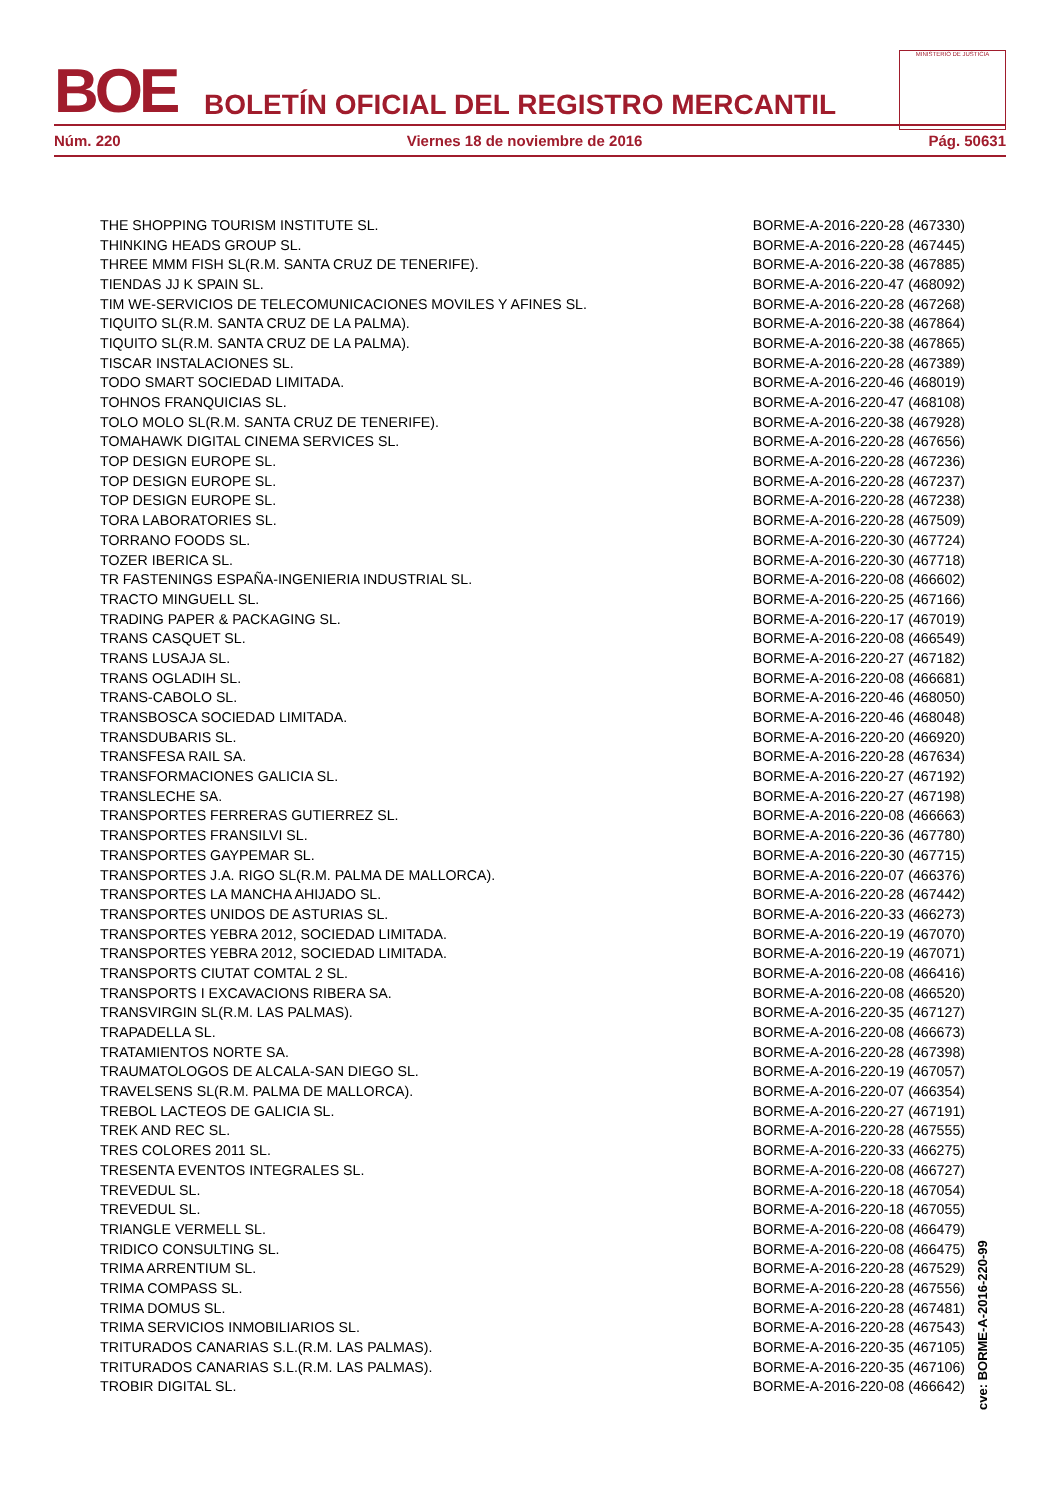BOE
BOLETÍN OFICIAL DEL REGISTRO MERCANTIL
MINISTERIO DE JUSTICIA
Núm. 220 Viernes 18 de noviembre de 2016 Pág. 50631
| THE SHOPPING TOURISM INSTITUTE SL. | BORME-A-2016-220-28 (467330) |
| THINKING HEADS GROUP SL. | BORME-A-2016-220-28 (467445) |
| THREE MMM FISH SL(R.M. SANTA CRUZ DE TENERIFE). | BORME-A-2016-220-38 (467885) |
| TIENDAS JJ K SPAIN SL. | BORME-A-2016-220-47 (468092) |
| TIM WE-SERVICIOS DE TELECOMUNICACIONES MOVILES Y AFINES SL. | BORME-A-2016-220-28 (467268) |
| TIQUITO SL(R.M. SANTA CRUZ DE LA PALMA). | BORME-A-2016-220-38 (467864) |
| TIQUITO SL(R.M. SANTA CRUZ DE LA PALMA). | BORME-A-2016-220-38 (467865) |
| TISCAR INSTALACIONES SL. | BORME-A-2016-220-28 (467389) |
| TODO SMART SOCIEDAD LIMITADA. | BORME-A-2016-220-46 (468019) |
| TOHNOS FRANQUICIAS SL. | BORME-A-2016-220-47 (468108) |
| TOLO MOLO SL(R.M. SANTA CRUZ DE TENERIFE). | BORME-A-2016-220-38 (467928) |
| TOMAHAWK DIGITAL CINEMA SERVICES SL. | BORME-A-2016-220-28 (467656) |
| TOP DESIGN EUROPE SL. | BORME-A-2016-220-28 (467236) |
| TOP DESIGN EUROPE SL. | BORME-A-2016-220-28 (467237) |
| TOP DESIGN EUROPE SL. | BORME-A-2016-220-28 (467238) |
| TORA LABORATORIES SL. | BORME-A-2016-220-28 (467509) |
| TORRANO FOODS SL. | BORME-A-2016-220-30 (467724) |
| TOZER IBERICA SL. | BORME-A-2016-220-30 (467718) |
| TR FASTENINGS ESPAÑA-INGENIERIA INDUSTRIAL SL. | BORME-A-2016-220-08 (466602) |
| TRACTO MINGUELL SL. | BORME-A-2016-220-25 (467166) |
| TRADING PAPER & PACKAGING SL. | BORME-A-2016-220-17 (467019) |
| TRANS CASQUET SL. | BORME-A-2016-220-08 (466549) |
| TRANS LUSAJA SL. | BORME-A-2016-220-27 (467182) |
| TRANS OGLADIH SL. | BORME-A-2016-220-08 (466681) |
| TRANS-CABOLO SL. | BORME-A-2016-220-46 (468050) |
| TRANSBOSCA SOCIEDAD LIMITADA. | BORME-A-2016-220-46 (468048) |
| TRANSDUBARIS SL. | BORME-A-2016-220-20 (466920) |
| TRANSFESA RAIL SA. | BORME-A-2016-220-28 (467634) |
| TRANSFORMACIONES GALICIA SL. | BORME-A-2016-220-27 (467192) |
| TRANSLECHE SA. | BORME-A-2016-220-27 (467198) |
| TRANSPORTES FERRERAS GUTIERREZ SL. | BORME-A-2016-220-08 (466663) |
| TRANSPORTES FRANSILVI SL. | BORME-A-2016-220-36 (467780) |
| TRANSPORTES GAYPEMAR SL. | BORME-A-2016-220-30 (467715) |
| TRANSPORTES J.A. RIGO SL(R.M. PALMA DE MALLORCA). | BORME-A-2016-220-07 (466376) |
| TRANSPORTES LA MANCHA AHIJADO SL. | BORME-A-2016-220-28 (467442) |
| TRANSPORTES UNIDOS DE ASTURIAS SL. | BORME-A-2016-220-33 (466273) |
| TRANSPORTES YEBRA 2012, SOCIEDAD LIMITADA. | BORME-A-2016-220-19 (467070) |
| TRANSPORTES YEBRA 2012, SOCIEDAD LIMITADA. | BORME-A-2016-220-19 (467071) |
| TRANSPORTS CIUTAT COMTAL 2 SL. | BORME-A-2016-220-08 (466416) |
| TRANSPORTS I EXCAVACIONS RIBERA SA. | BORME-A-2016-220-08 (466520) |
| TRANSVIRGIN SL(R.M. LAS PALMAS). | BORME-A-2016-220-35 (467127) |
| TRAPADELLA SL. | BORME-A-2016-220-08 (466673) |
| TRATAMIENTOS NORTE SA. | BORME-A-2016-220-28 (467398) |
| TRAUMATOLOGOS DE ALCALA-SAN DIEGO SL. | BORME-A-2016-220-19 (467057) |
| TRAVELSENS SL(R.M. PALMA DE MALLORCA). | BORME-A-2016-220-07 (466354) |
| TREBOL LACTEOS DE GALICIA SL. | BORME-A-2016-220-27 (467191) |
| TREK AND REC SL. | BORME-A-2016-220-28 (467555) |
| TRES COLORES 2011 SL. | BORME-A-2016-220-33 (466275) |
| TRESENTA EVENTOS INTEGRALES SL. | BORME-A-2016-220-08 (466727) |
| TREVEDUL SL. | BORME-A-2016-220-18 (467054) |
| TREVEDUL SL. | BORME-A-2016-220-18 (467055) |
| TRIANGLE VERMELL SL. | BORME-A-2016-220-08 (466479) |
| TRIDICO CONSULTING SL. | BORME-A-2016-220-08 (466475) |
| TRIMA ARRENTIUM SL. | BORME-A-2016-220-28 (467529) |
| TRIMA COMPASS SL. | BORME-A-2016-220-28 (467556) |
| TRIMA DOMUS SL. | BORME-A-2016-220-28 (467481) |
| TRIMA SERVICIOS INMOBILIARIOS SL. | BORME-A-2016-220-28 (467543) |
| TRITURADOS CANARIAS S.L.(R.M. LAS PALMAS). | BORME-A-2016-220-35 (467105) |
| TRITURADOS CANARIAS S.L.(R.M. LAS PALMAS). | BORME-A-2016-220-35 (467106) |
| TROBIR DIGITAL SL. | BORME-A-2016-220-08 (466642) |
cve: BORME-A-2016-220-99